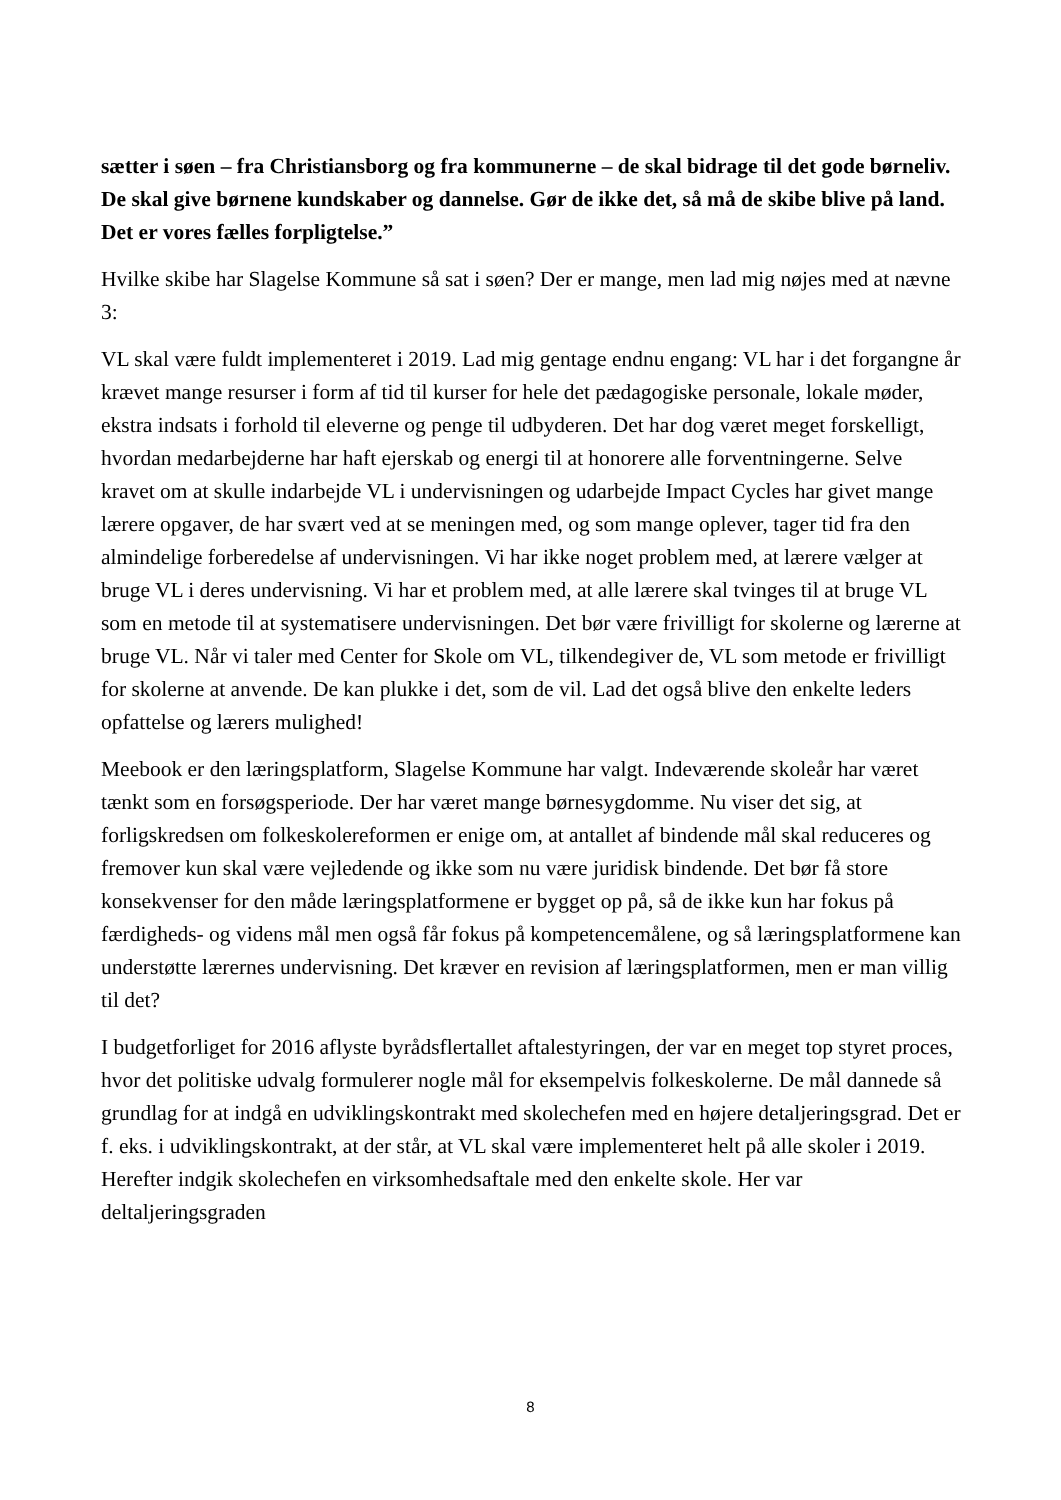sætter i søen – fra Christiansborg og fra kommunerne – de skal bidrage til det gode børneliv. De skal give børnene kundskaber og dannelse. Gør de ikke det, så må de skibe blive på land. Det er vores fælles forpligtelse.”
Hvilke skibe har Slagelse Kommune så sat i søen? Der er mange, men lad mig nøjes med at nævne 3:
VL skal være fuldt implementeret i 2019. Lad mig gentage endnu engang: VL har i det forgangne år krævet mange resurser i form af tid til kurser for hele det pædagogiske personale, lokale møder, ekstra indsats i forhold til eleverne og penge til udbyderen. Det har dog været meget forskelligt, hvordan medarbejderne har haft ejerskab og energi til at honorere alle forventningerne. Selve kravet om at skulle indarbejde VL i undervisningen og udarbejde Impact Cycles har givet mange lærere opgaver, de har svært ved at se meningen med, og som mange oplever, tager tid fra den almindelige forberedelse af undervisningen. Vi har ikke noget problem med, at lærere vælger at bruge VL i deres undervisning. Vi har et problem med, at alle lærere skal tvinges til at bruge VL som en metode til at systematisere undervisningen. Det bør være frivilligt for skolerne og lærerne at bruge VL. Når vi taler med Center for Skole om VL, tilkendegiver de, VL som metode er frivilligt for skolerne at anvende. De kan plukke i det, som de vil. Lad det også blive den enkelte leders opfattelse og lærers mulighed!
Meebook er den læringsplatform, Slagelse Kommune har valgt. Indeværende skoleår har været tænkt som en forsøgsperiode. Der har været mange børnesygdomme. Nu viser det sig, at forligskredsen om folkeskolereformen er enige om, at antallet af bindende mål skal reduceres og fremover kun skal være vejledende og ikke som nu være juridisk bindende. Det bør få store konsekvenser for den måde læringsplatformene er bygget op på, så de ikke kun har fokus på færdigheds- og videns mål men også får fokus på kompetencemålene, og så læringsplatformene kan understøtte lærernes undervisning. Det kræver en revision af læringsplatformen, men er man villig til det?
I budgetforliget for 2016 aflyste byrådsflertallet aftalestyringen, der var en meget top styret proces, hvor det politiske udvalg formulerer nogle mål for eksempelvis folkeskolerne. De mål dannede så grundlag for at indgå en udviklingskontrakt med skolechefen med en højere detaljeringsgrad. Det er f. eks. i udviklingskontrakt, at der står, at VL skal være implementeret helt på alle skoler i 2019. Herefter indgik skolechefen en virksomhedsaftale med den enkelte skole. Her var deltaljeringsgraden
8